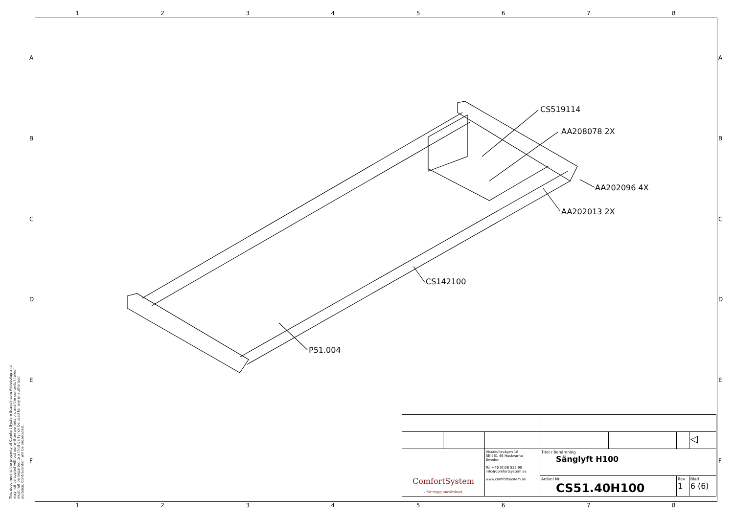12345678
ABCDEF
ABCDEF
This document is the property of Comfort System Scandinavia Aktiebolag and may not be copied without our written permission, and the contents thereof must not be imparted to a third party nor be used for any unauthorized purpose. Contravention will be prosecuted.
CS519114
AA208078 2X
AA202096 4X
AA202013 2X
CS142100
P51.004
| | | | | | | ◁ |
| ComfortSystem - för trygg omvårdnad | | Vistakullevägen 18 SE-561 46 Huskvarna Sweden Tel +46 (0)36 515 90 info@comfortsystem.se www.comfortsystem.se | Titel / Benämning Sänglyft H100 | | | |
| | | | Artikel Nr CS51.40H100 | | Rev 1 | Blad 6 (6) |
12345678